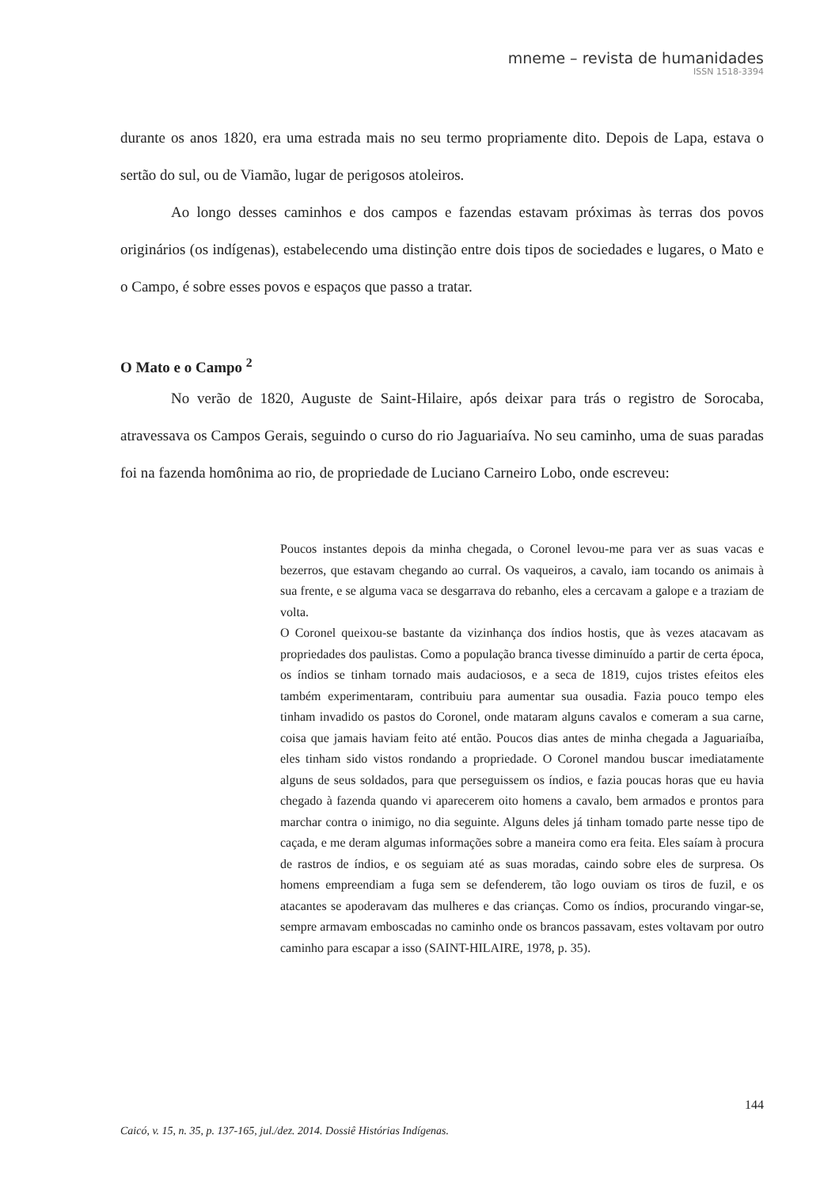mneme – revista de humanidades
ISSN 1518-3394
durante os anos 1820, era uma estrada mais no seu termo propriamente dito. Depois de Lapa, estava o sertão do sul, ou de Viamão, lugar de perigosos atoleiros.
Ao longo desses caminhos e dos campos e fazendas estavam próximas às terras dos povos originários (os indígenas), estabelecendo uma distinção entre dois tipos de sociedades e lugares, o Mato e o Campo, é sobre esses povos e espaços que passo a tratar.
O Mato e o Campo <sup>2</sup>
No verão de 1820, Auguste de Saint-Hilaire, após deixar para trás o registro de Sorocaba, atravessava os Campos Gerais, seguindo o curso do rio Jaguariaíva. No seu caminho, uma de suas paradas foi na fazenda homônima ao rio, de propriedade de Luciano Carneiro Lobo, onde escreveu:
Poucos instantes depois da minha chegada, o Coronel levou-me para ver as suas vacas e bezerros, que estavam chegando ao curral. Os vaqueiros, a cavalo, iam tocando os animais à sua frente, e se alguma vaca se desgarrava do rebanho, eles a cercavam a galope e a traziam de volta.
O Coronel queixou-se bastante da vizinhança dos índios hostis, que às vezes atacavam as propriedades dos paulistas. Como a população branca tivesse diminuído a partir de certa época, os índios se tinham tornado mais audaciosos, e a seca de 1819, cujos tristes efeitos eles também experimentaram, contribuiu para aumentar sua ousadia. Fazia pouco tempo eles tinham invadido os pastos do Coronel, onde mataram alguns cavalos e comeram a sua carne, coisa que jamais haviam feito até então. Poucos dias antes de minha chegada a Jaguariaíba, eles tinham sido vistos rondando a propriedade. O Coronel mandou buscar imediatamente alguns de seus soldados, para que perseguissem os índios, e fazia poucas horas que eu havia chegado à fazenda quando vi aparecerem oito homens a cavalo, bem armados e prontos para marchar contra o inimigo, no dia seguinte. Alguns deles já tinham tomado parte nesse tipo de caçada, e me deram algumas informações sobre a maneira como era feita. Eles saíam à procura de rastros de índios, e os seguiam até as suas moradas, caindo sobre eles de surpresa. Os homens empreendiam a fuga sem se defenderem, tão logo ouviam os tiros de fuzil, e os atacantes se apoderavam das mulheres e das crianças. Como os índios, procurando vingar-se, sempre armavam emboscadas no caminho onde os brancos passavam, estes voltavam por outro caminho para escapar a isso (SAINT-HILAIRE, 1978, p. 35).
144
Caicó, v. 15, n. 35, p. 137-165, jul./dez. 2014. Dossiê Histórias Indígenas.